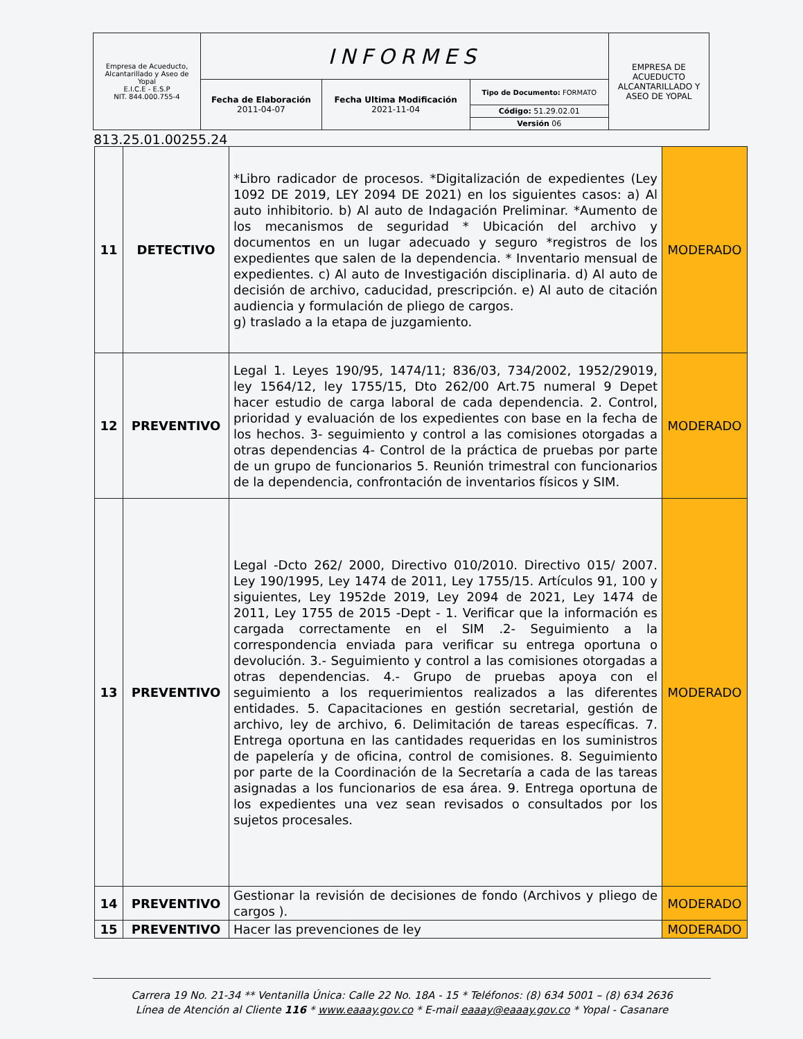| Empresa de Acueducto, Alcantarillado y Aseo de Yopal E.I.C.E - E.S.P NIT. 844.000.755-4 | INFORMES | | | EMPRESA DE ACUEDUCTO ALCANTARILLADO Y ASEO DE YOPAL |
| | Fecha de Elaboración 2011-04-07 | Fecha Ultima Modificación 2021-11-04 | Tipo de Documento: FORMATO | |
| | | | Código: 51.29.02.01 | |
| | | | Versión 06 | |
813.25.01.00255.24
| 11 | DETECTIVO | *Libro radicador de procesos. *Digitalización de expedientes (Ley 1092 DE 2019, LEY 2094 DE 2021) en los siguientes casos: a) Al auto inhibitorio. b) Al auto de Indagación Preliminar. *Aumento de los mecanismos de seguridad * Ubicación del archivo y documentos en un lugar adecuado y seguro *registros de los expedientes que salen de la dependencia. * Inventario mensual de expedientes. c) Al auto de Investigación disciplinaria. d) Al auto de decisión de archivo, caducidad, prescripción. e) Al auto de citación audiencia y formulación de pliego de cargos. g) traslado a la etapa de juzgamiento. | MODERADO |
| 12 | PREVENTIVO | Legal 1. Leyes 190/95, 1474/11; 836/03, 734/2002, 1952/29019, ley 1564/12, ley 1755/15, Dto 262/00 Art.75 numeral 9 Depet hacer estudio de carga laboral de cada dependencia. 2. Control, prioridad y evaluación de los expedientes con base en la fecha de los hechos. 3- seguimiento y control a las comisiones otorgadas a otras dependencias 4- Control de la práctica de pruebas por parte de un grupo de funcionarios 5. Reunión trimestral con funcionarios de la dependencia, confrontación de inventarios físicos y SIM. | MODERADO |
| 13 | PREVENTIVO | Legal -Dcto 262/ 2000, Directivo 010/2010. Directivo 015/ 2007. Ley 190/1995, Ley 1474 de 2011, Ley 1755/15. Artículos 91, 100 y siguientes, Ley 1952de 2019, Ley 2094 de 2021, Ley 1474 de 2011, Ley 1755 de 2015 -Dept - 1. Verificar que la información es cargada correctamente en el SIM .2- Seguimiento a la correspondencia enviada para verificar su entrega oportuna o devolución. 3.- Seguimiento y control a las comisiones otorgadas a otras dependencias. 4.- Grupo de pruebas apoya con el seguimiento a los requerimientos realizados a las diferentes entidades. 5. Capacitaciones en gestión secretarial, gestión de archivo, ley de archivo, 6. Delimitación de tareas específicas. 7. Entrega oportuna en las cantidades requeridas en los suministros de papelería y de oficina, control de comisiones. 8. Seguimiento por parte de la Coordinación de la Secretaría a cada de las tareas asignadas a los funcionarios de esa área. 9. Entrega oportuna de los expedientes una vez sean revisados o consultados por los sujetos procesales. | MODERADO |
| 14 | PREVENTIVO | Gestionar la revisión de decisiones de fondo (Archivos y pliego de cargos ). | MODERADO |
| 15 | PREVENTIVO | Hacer las prevenciones de ley | MODERADO |
Carrera 19 No. 21-34 ** Ventanilla Única: Calle 22 No. 18A - 15 * Teléfonos: (8) 634 5001 – (8) 634 2636
Línea de Atención al Cliente 116 * www.eaaay.gov.co * E-mail eaaay@eaaay.gov.co * Yopal - Casanare